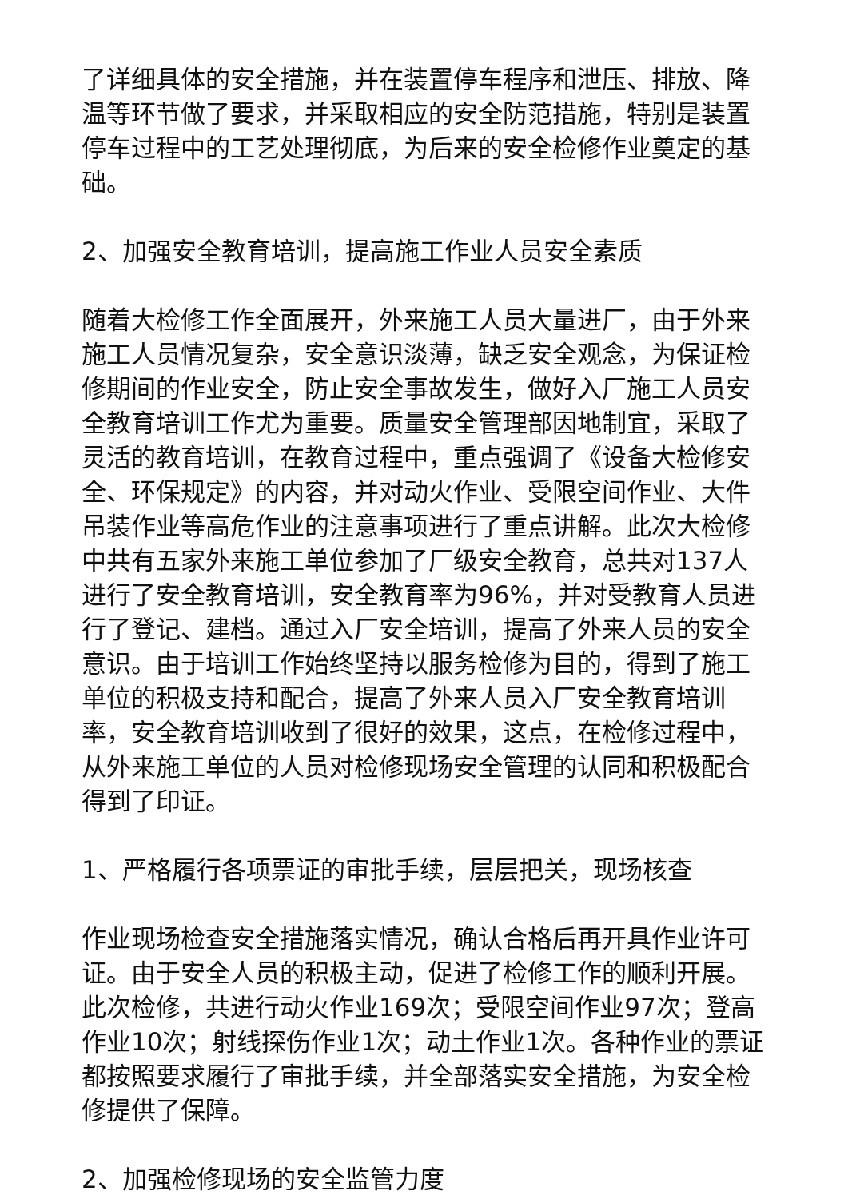了详细具体的安全措施，并在装置停车程序和泄压、排放、降温等环节做了要求，并采取相应的安全防范措施，特别是装置停车过程中的工艺处理彻底，为后来的安全检修作业奠定的基础。
2、加强安全教育培训，提高施工作业人员安全素质
随着大检修工作全面展开，外来施工人员大量进厂，由于外来施工人员情况复杂，安全意识淡薄，缺乏安全观念，为保证检修期间的作业安全，防止安全事故发生，做好入厂施工人员安全教育培训工作尤为重要。质量安全管理部因地制宜，采取了灵活的教育培训，在教育过程中，重点强调了《设备大检修安全、环保规定》的内容，并对动火作业、受限空间作业、大件吊装作业等高危作业的注意事项进行了重点讲解。此次大检修中共有五家外来施工单位参加了厂级安全教育，总共对137人进行了安全教育培训，安全教育率为96%，并对受教育人员进行了登记、建档。通过入厂安全培训，提高了外来人员的安全意识。由于培训工作始终坚持以服务检修为目的，得到了施工单位的积极支持和配合，提高了外来人员入厂安全教育培训率，安全教育培训收到了很好的效果，这点，在检修过程中，从外来施工单位的人员对检修现场安全管理的认同和积极配合得到了印证。
1、严格履行各项票证的审批手续，层层把关，现场核查
作业现场检查安全措施落实情况，确认合格后再开具作业许可证。由于安全人员的积极主动，促进了检修工作的顺利开展。此次检修，共进行动火作业169次；受限空间作业97次；登高作业10次；射线探伤作业1次；动土作业1次。各种作业的票证都按照要求履行了审批手续，并全部落实安全措施，为安全检修提供了保障。
2、加强检修现场的安全监管力度